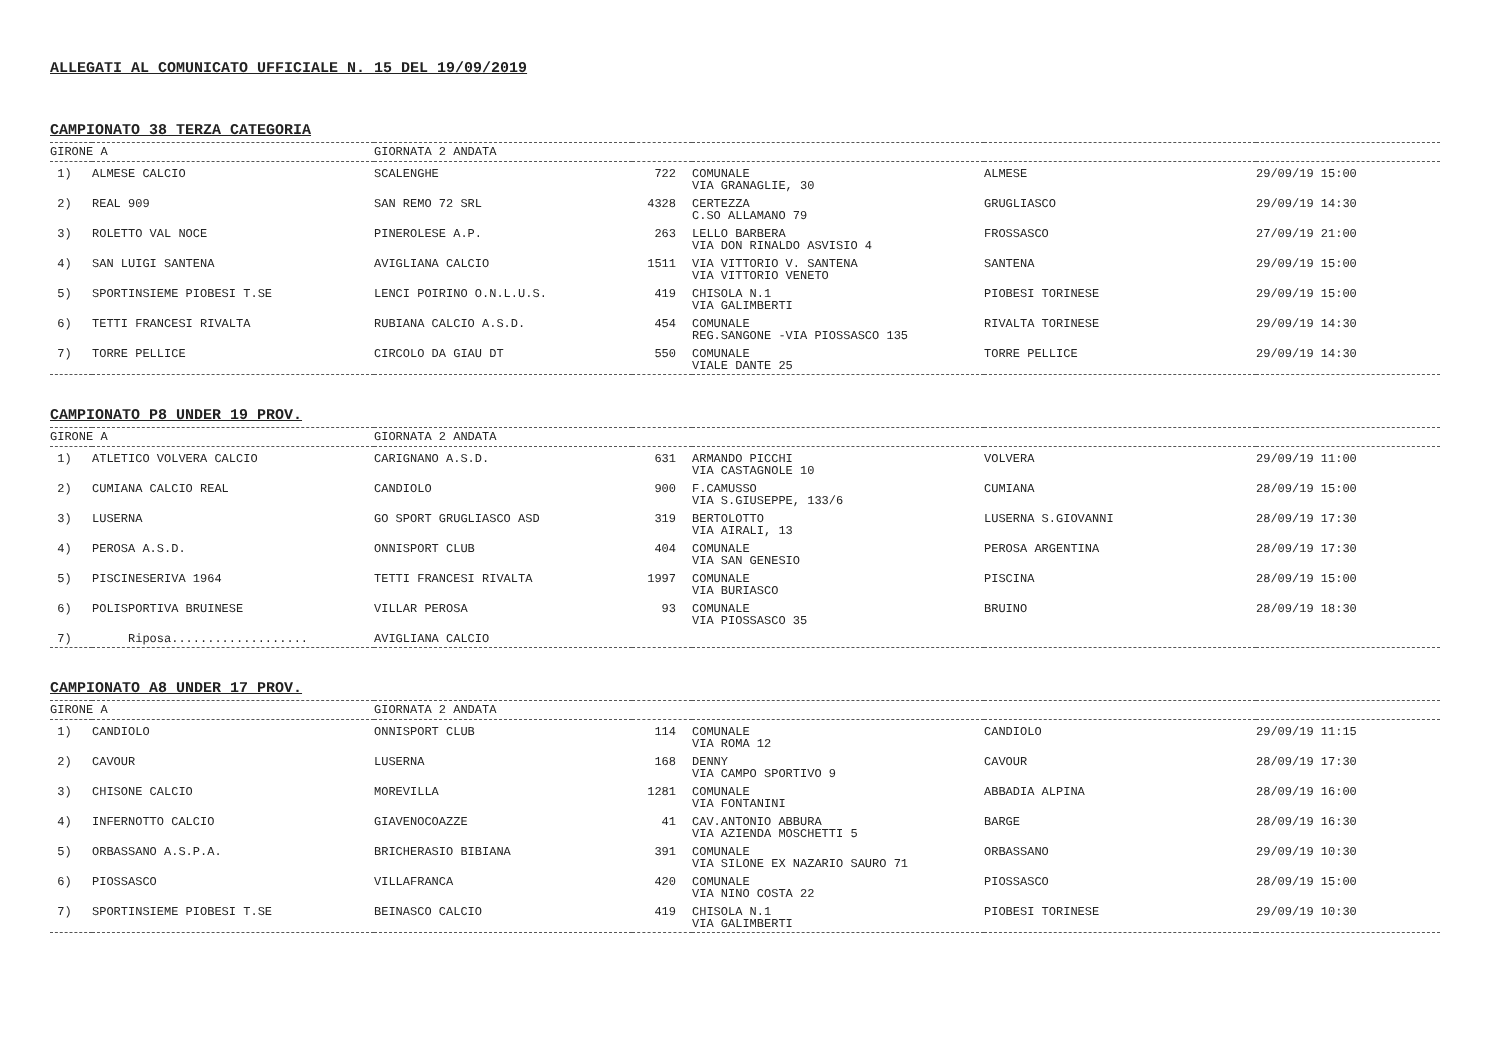ALLEGATI AL COMUNICATO UFFICIALE N. 15 DEL 19/09/2019
CAMPIONATO 38 TERZA CATEGORIA
| GIRONE A | | GIORNATA 2 ANDATA | | | | |
| 1) | ALMESE CALCIO | SCALENGHE | 722 | COMUNALE VIA GRANAGLIE, 30 | ALMESE | 29/09/19 15:00 |
| 2) | REAL 909 | SAN REMO 72 SRL | 4328 | CERTEZZA C.SO ALLAMANO 79 | GRUGLIASCO | 29/09/19 14:30 |
| 3) | ROLETTO VAL NOCE | PINEROLESE A.P. | 263 | LELLO BARBERA VIA DON RINALDO ASVISIO 4 | FROSSASCO | 27/09/19 21:00 |
| 4) | SAN LUIGI SANTENA | AVIGLIANA CALCIO | 1511 | VIA VITTORIO V. SANTENA VIA VITTORIO VENETO | SANTENA | 29/09/19 15:00 |
| 5) | SPORTINSIEME PIOBESI T.SE | LENCI POIRINO O.N.L.U.S. | 419 | CHISOLA N.1 VIA GALIMBERTI | PIOBESI TORINESE | 29/09/19 15:00 |
| 6) | TETTI FRANCESI RIVALTA | RUBIANA CALCIO A.S.D. | 454 | COMUNALE REG.SANGONE -VIA PIOSSASCO 135 | RIVALTA TORINESE | 29/09/19 14:30 |
| 7) | TORRE PELLICE | CIRCOLO DA GIAU DT | 550 | COMUNALE VIALE DANTE 25 | TORRE PELLICE | 29/09/19 14:30 |
CAMPIONATO P8 UNDER 19 PROV.
| GIRONE A | | GIORNATA 2 ANDATA | | | | |
| 1) | ATLETICO VOLVERA CALCIO | CARIGNANO A.S.D. | 631 | ARMANDO PICCHI VIA CASTAGNOLE 10 | VOLVERA | 29/09/19 11:00 |
| 2) | CUMIANA CALCIO REAL | CANDIOLO | 900 | F.CAMUSSO VIA S.GIUSEPPE, 133/6 | CUMIANA | 28/09/19 15:00 |
| 3) | LUSERNA | GO SPORT GRUGLIASCO ASD | 319 | BERTOLOTTO VIA AIRALI, 13 | LUSERNA S.GIOVANNI | 28/09/19 17:30 |
| 4) | PEROSA A.S.D. | ONNISPORT CLUB | 404 | COMUNALE VIA SAN GENESIO | PEROSA ARGENTINA | 28/09/19 17:30 |
| 5) | PISCINESERIVA 1964 | TETTI FRANCESI RIVALTA | 1997 | COMUNALE VIA BURIASCO | PISCINA | 28/09/19 15:00 |
| 6) | POLISPORTIVA BRUINESE | VILLAR PEROSA | 93 | COMUNALE VIA PIOSSASCO 35 | BRUINO | 28/09/19 18:30 |
| 7) | Riposa................... | AVIGLIANA CALCIO | | | | |
CAMPIONATO A8 UNDER 17 PROV.
| GIRONE A | | GIORNATA 2 ANDATA | | | | |
| 1) | CANDIOLO | ONNISPORT CLUB | 114 | COMUNALE VIA ROMA 12 | CANDIOLO | 29/09/19 11:15 |
| 2) | CAVOUR | LUSERNA | 168 | DENNY VIA CAMPO SPORTIVO 9 | CAVOUR | 28/09/19 17:30 |
| 3) | CHISONE CALCIO | MOREVILLA | 1281 | COMUNALE VIA FONTANINI | ABBADIA ALPINA | 28/09/19 16:00 |
| 4) | INFERNOTTO CALCIO | GIAVENOCOAZZE | 41 | CAV.ANTONIO ABBURA VIA AZIENDA MOSCHETTI 5 | BARGE | 28/09/19 16:30 |
| 5) | ORBASSANO A.S.P.A. | BRICHERASIO BIBIANA | 391 | COMUNALE VIA SILONE EX NAZARIO SAURO 71 | ORBASSANO | 29/09/19 10:30 |
| 6) | PIOSSASCO | VILLAFRANCA | 420 | COMUNALE VIA NINO COSTA 22 | PIOSSASCO | 28/09/19 15:00 |
| 7) | SPORTINSIEME PIOBESI T.SE | BEINASCO CALCIO | 419 | CHISOLA N.1 VIA GALIMBERTI | PIOBESI TORINESE | 29/09/19 10:30 |